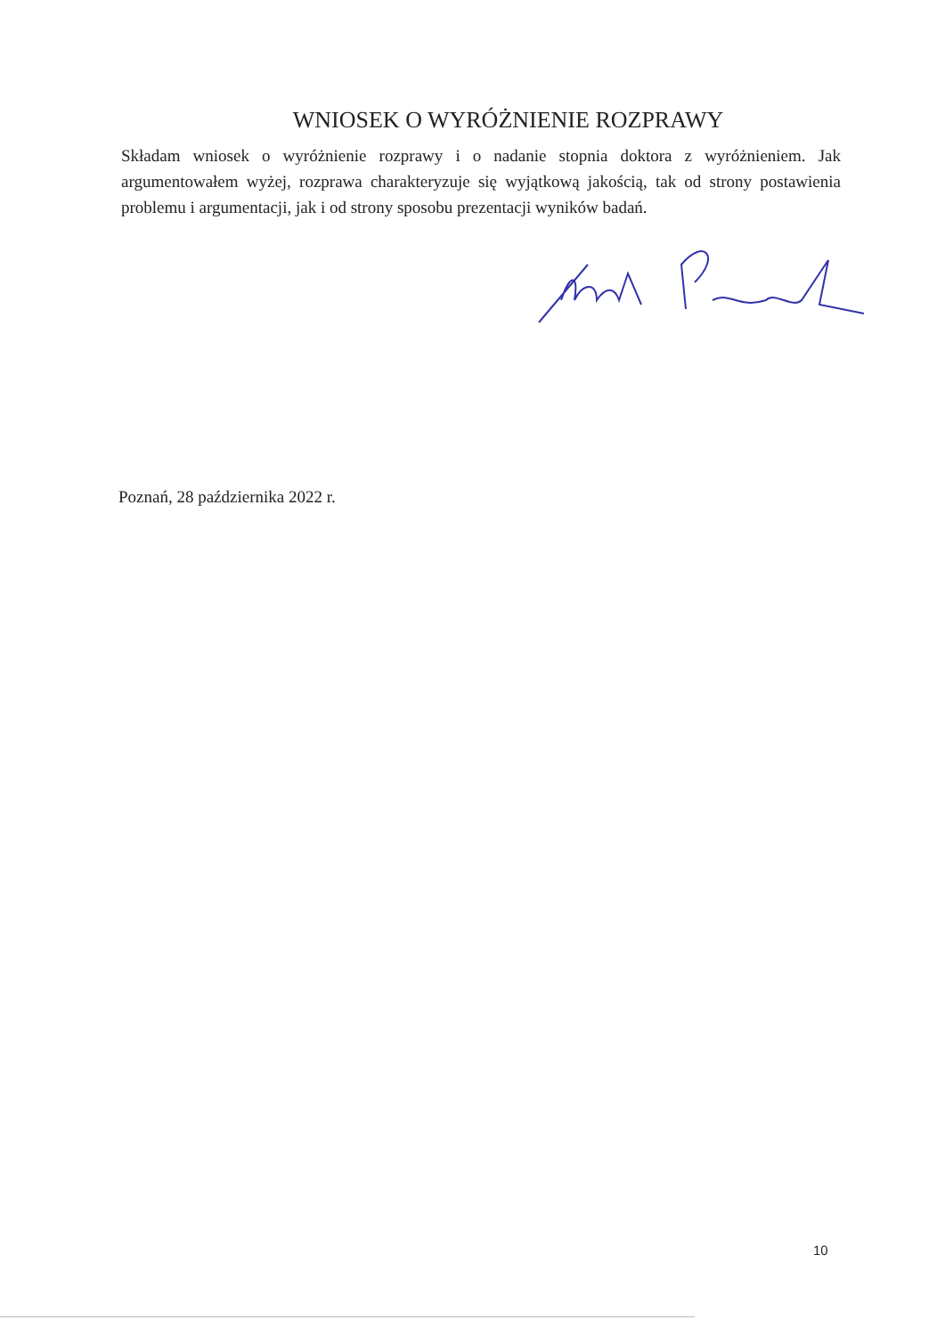WNIOSEK O WYRÓŻNIENIE ROZPRAWY
Składam wniosek o wyróżnienie rozprawy i o nadanie stopnia doktora z wyróżnieniem. Jak argumentowałem wyżej, rozprawa charakteryzuje się wyjątkową jakością, tak od strony postawienia problemu i argumentacji, jak i od strony sposobu prezentacji wyników badań.
Poznań, 28 października 2022 r.
10